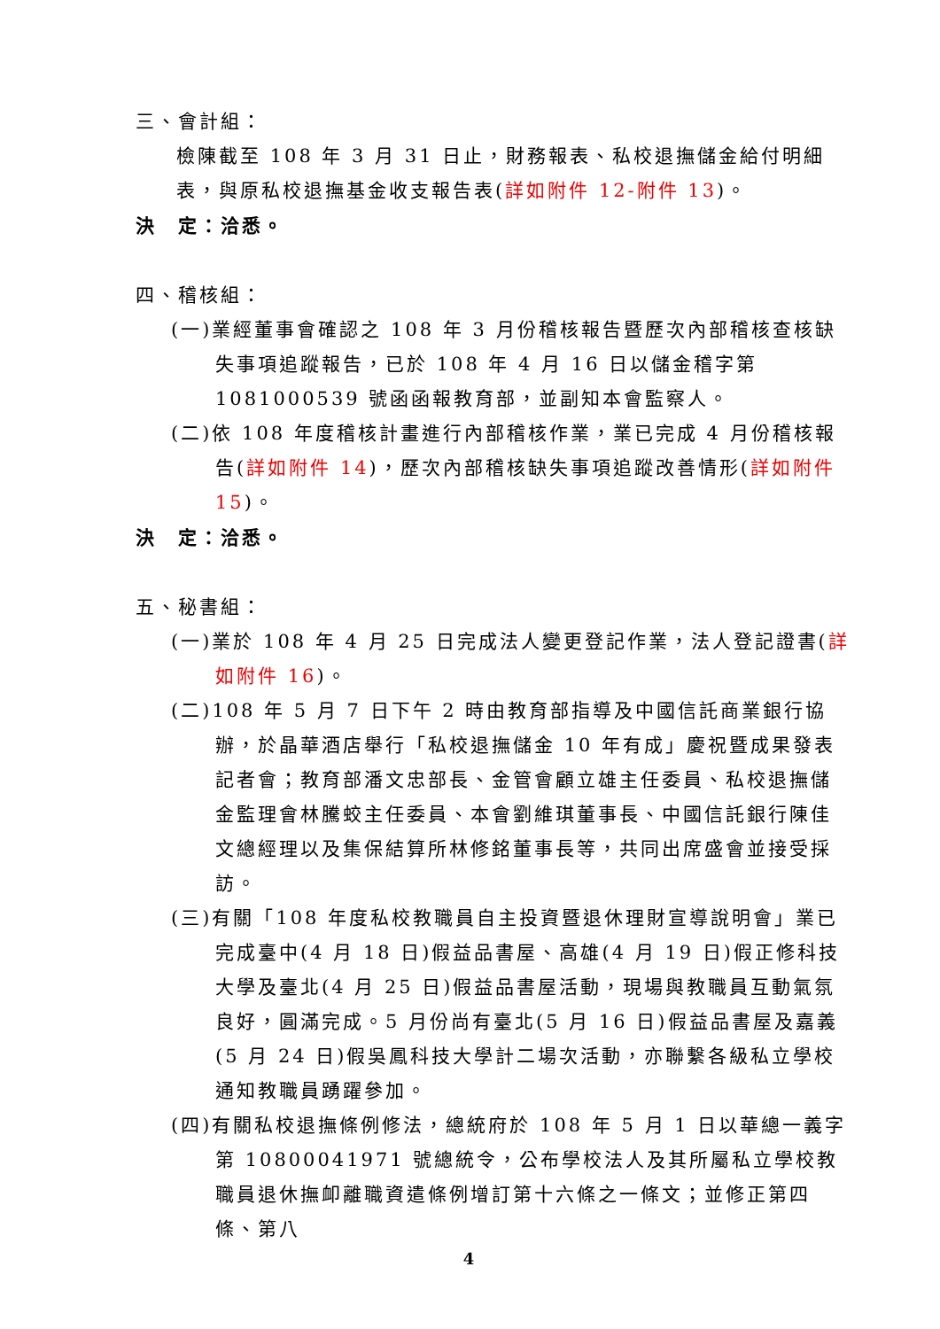三、會計組：
檢陳截至 108 年 3 月 31 日止，財務報表、私校退撫儲金給付明細表，與原私校退撫基金收支報告表(詳如附件 12-附件 13)。
決　定：洽悉。
四、稽核組：
(一)業經董事會確認之 108 年 3 月份稽核報告暨歷次內部稽核查核缺失事項追蹤報告，已於 108 年 4 月 16 日以儲金稽字第 1081000539 號函函報教育部，並副知本會監察人。
(二)依 108 年度稽核計畫進行內部稽核作業，業已完成 4 月份稽核報告(詳如附件 14)，歷次內部稽核缺失事項追蹤改善情形(詳如附件 15)。
決　定：洽悉。
五、秘書組：
(一)業於 108 年 4 月 25 日完成法人變更登記作業，法人登記證書(詳如附件 16)。
(二)108 年 5 月 7 日下午 2 時由教育部指導及中國信託商業銀行協辦，於晶華酒店舉行「私校退撫儲金 10 年有成」慶祝暨成果發表記者會；教育部潘文忠部長、金管會顧立雄主任委員、私校退撫儲金監理會林騰蛟主任委員、本會劉維琪董事長、中國信託銀行陳佳文總經理以及集保結算所林修銘董事長等，共同出席盛會並接受採訪。
(三)有關「108 年度私校教職員自主投資暨退休理財宣導說明會」業已完成臺中(4 月 18 日)假益品書屋、高雄(4 月 19 日)假正修科技大學及臺北(4 月 25 日)假益品書屋活動，現場與教職員互動氣氛良好，圓滿完成。5 月份尚有臺北(5 月 16 日)假益品書屋及嘉義(5 月 24 日)假吳鳳科技大學計二場次活動，亦聯繫各級私立學校通知教職員踴躍參加。
(四)有關私校退撫條例修法，總統府於 108 年 5 月 1 日以華總一義字第 10800041971 號總統令，公布學校法人及其所屬私立學校教職員退休撫卹離職資遣條例增訂第十六條之一條文；並修正第四條、第八
4